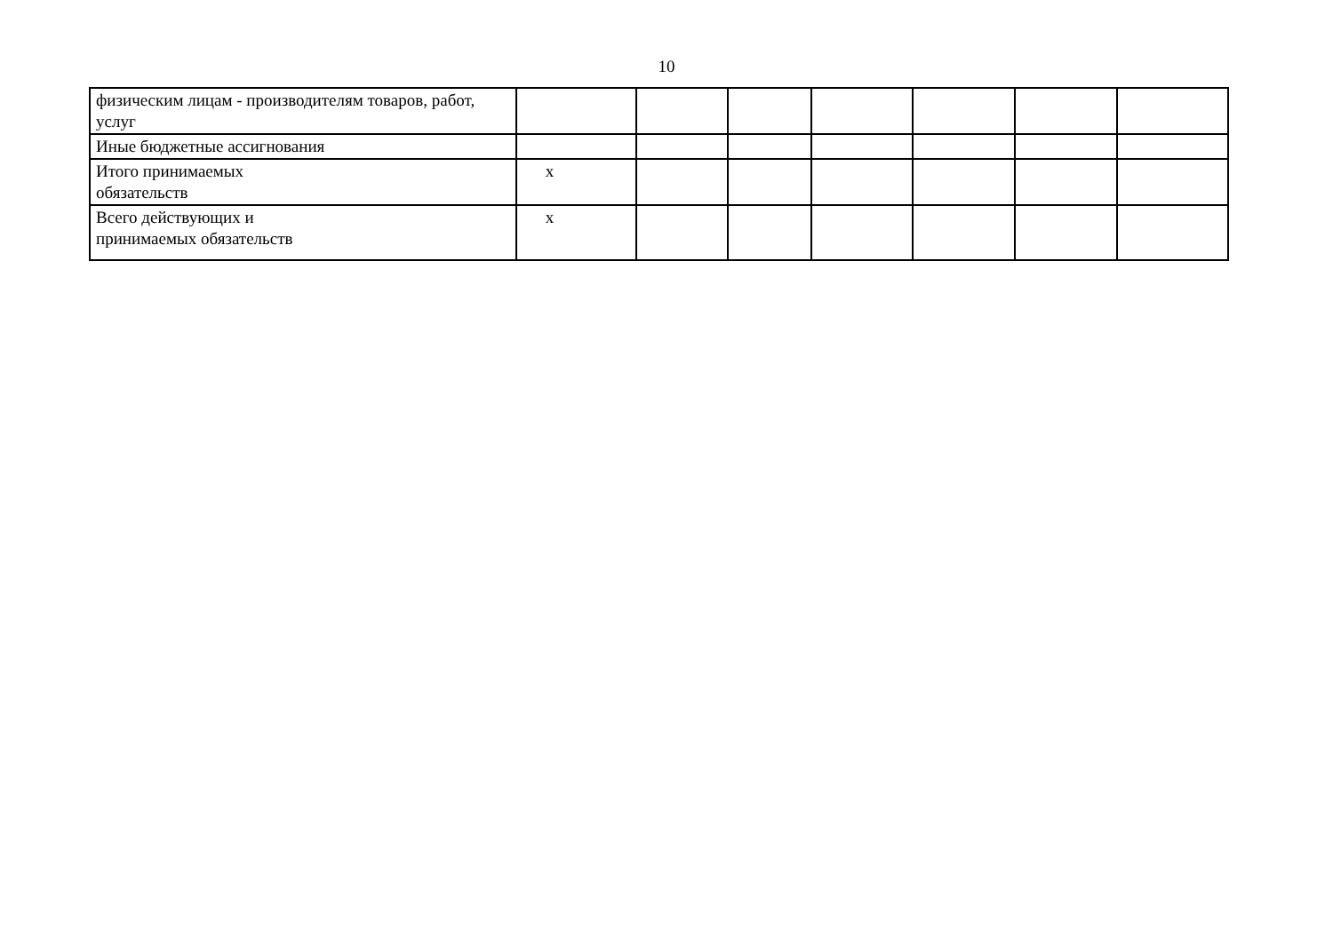10
| физическим лицам - производителям товаров, работ, услуг | | | | | | | |
| Иные бюджетные ассигнования | | | | | | | |
| Итого принимаемых обязательств | x | | | | | | |
| Всего действующих и принимаемых обязательств | x | | | | | | |